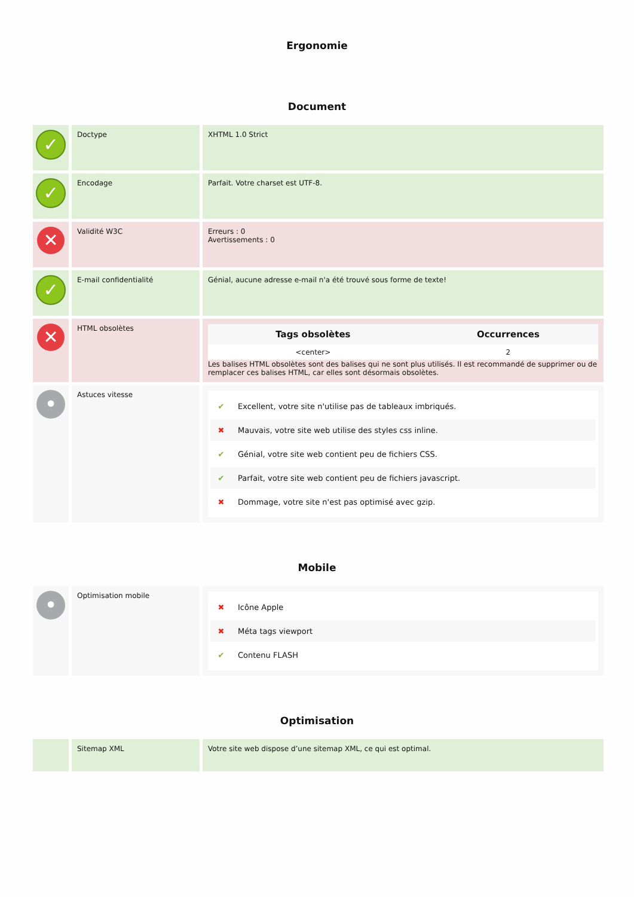Ergonomie
Document
| ✓ | Doctype | XHTML 1.0 Strict |
| ✓ | Encodage | Parfait. Votre charset est UTF-8. |
| ✕ | Validité W3C | Erreurs : 0 Avertissements : 0 |
| ✓ | E-mail confidentialité | Génial, aucune adresse e-mail n'a été trouvé sous forme de texte! |
| ✕ | HTML obsolètes | / Tags obsolètes / Occurrences / / --- / --- / / <center> / 2 / Les balises HTML obsolètes sont des balises qui ne sont plus utilisés. Il est recommandé de supprimer ou de remplacer ces balises HTML, car elles sont désormais obsolètes. |
| • | Astuces vitesse | ✔ Excellent, votre site n'utilise pas de tableaux imbriqués. ✖ Mauvais, votre site web utilise des styles css inline. ✔ Génial, votre site web contient peu de fichiers CSS. ✔ Parfait, votre site web contient peu de fichiers javascript. ✖ Dommage, votre site n'est pas optimisé avec gzip. |
Mobile
| • | Optimisation mobile | ✖ Icône Apple ✖ Méta tags viewport ✔ Contenu FLASH |
Optimisation
| | Sitemap XML | Votre site web dispose d’une sitemap XML, ce qui est optimal. |